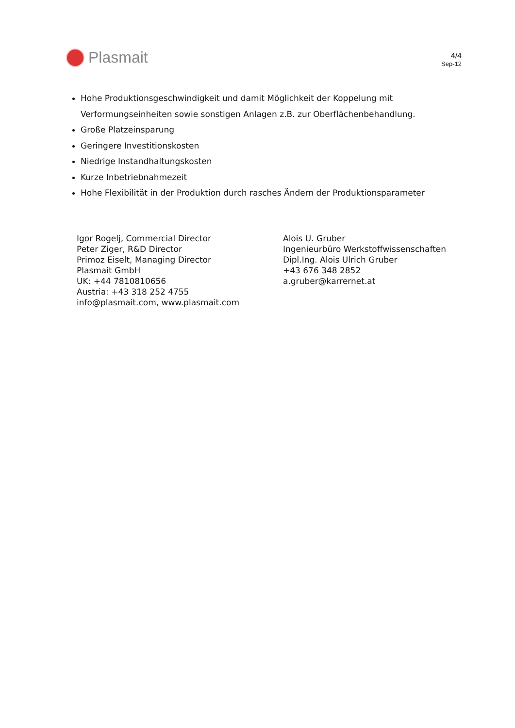Plasmait
4/4
Sep-12
Hohe Produktionsgeschwindigkeit und damit Möglichkeit der Koppelung mit Verformungseinheiten sowie sonstigen Anlagen z.B. zur Oberflächenbehandlung.
Große Platzeinsparung
Geringere Investitionskosten
Niedrige Instandhaltungskosten
Kurze Inbetriebnahmezeit
Hohe Flexibilität in der Produktion durch rasches Ändern der Produktionsparameter
Igor Rogelj, Commercial Director
Peter Ziger, R&D Director
Primoz Eiselt, Managing Director
Plasmait GmbH
UK: +44 7810810656
Austria: +43 318 252 4755
info@plasmait.com, www.plasmait.com
Alois U. Gruber
Ingenieurbüro Werkstoffwissenschaften
Dipl.Ing. Alois Ulrich Gruber
+43 676 348 2852
a.gruber@karrernet.at